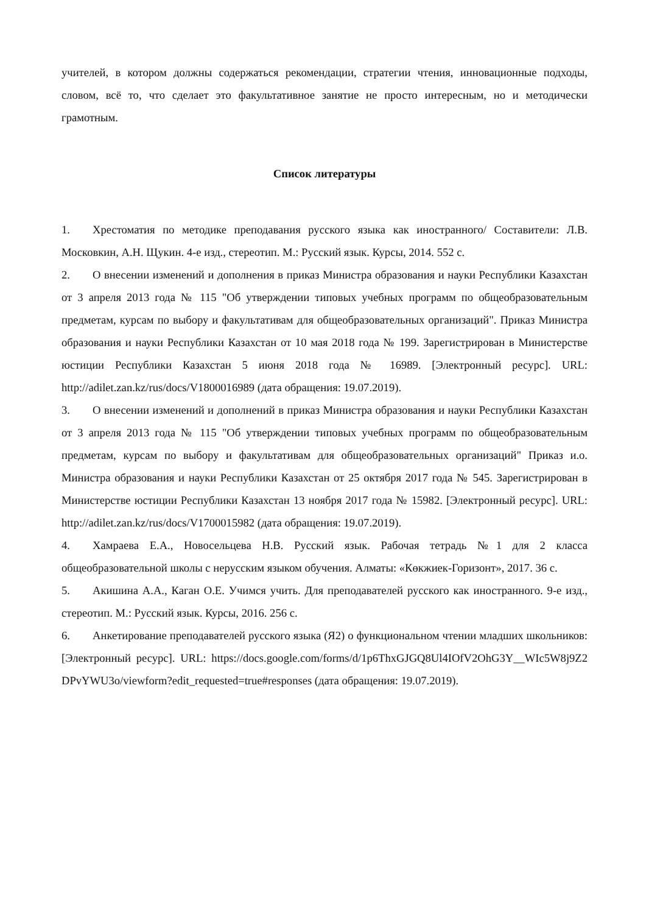учителей, в котором должны содержаться рекомендации, стратегии чтения, инновационные подходы, словом, всё то, что сделает это факультативное занятие не просто интересным, но и методически грамотным.
Список литературы
1. Хрестоматия по методике преподавания русского языка как иностранного/ Составители: Л.В. Московкин, А.Н. Щукин. 4-е изд., стереотип. М.: Русский язык. Курсы, 2014. 552 с.
2. О внесении изменений и дополнения в приказ Министра образования и науки Республики Казахстан от 3 апреля 2013 года № 115 "Об утверждении типовых учебных программ по общеобразовательным предметам, курсам по выбору и факультативам для общеобразовательных организаций". Приказ Министра образования и науки Республики Казахстан от 10 мая 2018 года № 199. Зарегистрирован в Министерстве юстиции Республики Казахстан 5 июня 2018 года № 16989. [Электронный ресурс]. URL: http://adilet.zan.kz/rus/docs/V1800016989 (дата обращения: 19.07.2019).
3. О внесении изменений и дополнений в приказ Министра образования и науки Республики Казахстан от 3 апреля 2013 года № 115 "Об утверждении типовых учебных программ по общеобразовательным предметам, курсам по выбору и факультативам для общеобразовательных организаций" Приказ и.о. Министра образования и науки Республики Казахстан от 25 октября 2017 года № 545. Зарегистрирован в Министерстве юстиции Республики Казахстан 13 ноября 2017 года № 15982. [Электронный ресурс]. URL: http://adilet.zan.kz/rus/docs/V1700015982 (дата обращения: 19.07.2019).
4. Хамраева Е.А., Новосельцева Н.В. Русский язык. Рабочая тетрадь №1 для 2 класса общеобразовательной школы с нерусским языком обучения. Алматы: «Көкжиек-Горизонт», 2017. 36 с.
5. Акишина А.А., Каган О.Е. Учимся учить. Для преподавателей русского как иностранного. 9-е изд., стереотип. М.: Русский язык. Курсы, 2016. 256 с.
6. Анкетирование преподавателей русского языка (Я2) о функциональном чтении младших школьников: [Электронный ресурс]. URL: https://docs.google.com/forms/d/1p6ThxGJGQ8Ul4IOfV2OhG3Y__WIc5W8j9Z2DPvYWU3o/viewform?edit_requested=true#responses (дата обращения: 19.07.2019).